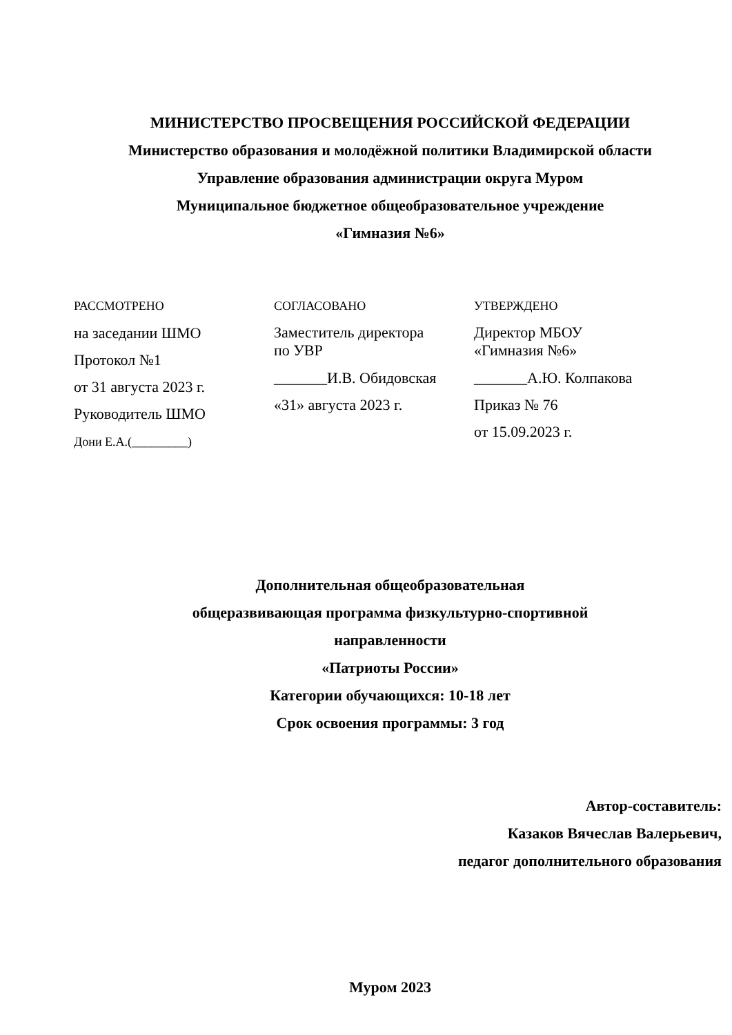МИНИСТЕРСТВО ПРОСВЕЩЕНИЯ РОССИЙСКОЙ ФЕДЕРАЦИИ
Министерство образования и молодёжной политики Владимирской области
Управление образования администрации округа Муром
Муниципальное бюджетное общеобразовательное учреждение
«Гимназия №6»
РАССМОТРЕНО
на заседании ШМО
Протокол №1
от 31 августа 2023 г.
Руководитель ШМО
Дони Е.А.(_________)
СОГЛАСОВАНО
Заместитель директора
по УВР
_______И.В. Обидовская
«31» августа 2023 г.
УТВЕРЖДЕНО
Директор МБОУ
«Гимназия №6»
_______А.Ю. Колпакова
Приказ № 76
от 15.09.2023 г.
Дополнительная общеобразовательная
общеразвивающая программа физкультурно-спортивной
направленности
«Патриоты России»
Категории обучающихся: 10-18 лет
Срок освоения программы: 3 год
Автор-составитель:
Казаков Вячеслав Валерьевич,
педагог дополнительного образования
Муром 2023